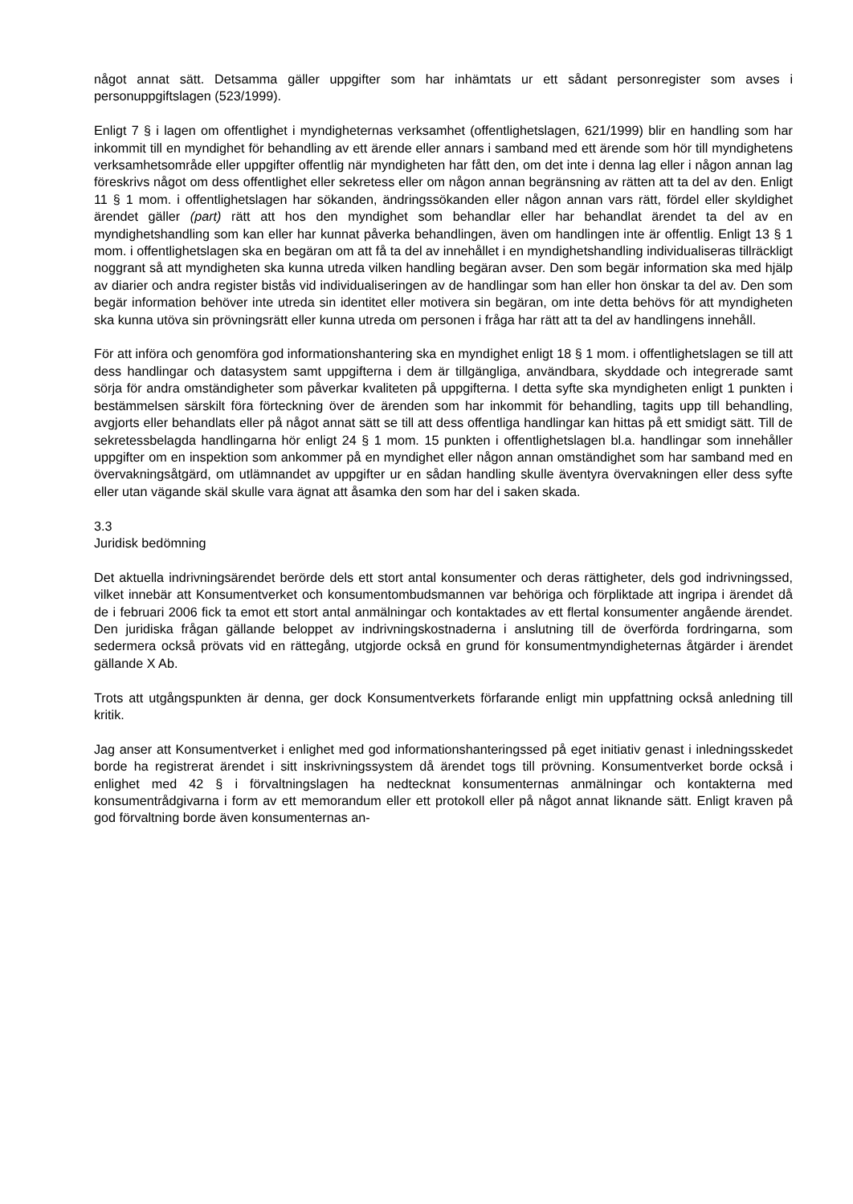något annat sätt. Detsamma gäller uppgifter som har inhämtats ur ett sådant personregister som avses i personuppgiftslagen (523/1999).
Enligt 7 § i lagen om offentlighet i myndigheternas verksamhet (offentlighetslagen, 621/1999) blir en handling som har inkommit till en myndighet för behandling av ett ärende eller annars i samband med ett ärende som hör till myndighetens verksamhetsområde eller uppgifter offentlig när myndigheten har fått den, om det inte i denna lag eller i någon annan lag föreskrivs något om dess offentlighet eller sekretess eller om någon annan begränsning av rätten att ta del av den. Enligt 11 § 1 mom. i offentlighetslagen har sökanden, ändringssökanden eller någon annan vars rätt, fördel eller skyldighet ärendet gäller (part) rätt att hos den myndighet som behandlar eller har behandlat ärendet ta del av en myndighetshandling som kan eller har kunnat påverka behandlingen, även om handlingen inte är offentlig. Enligt 13 § 1 mom. i offentlighetslagen ska en begäran om att få ta del av innehållet i en myndighetshandling individualiseras tillräckligt noggrant så att myndigheten ska kunna utreda vilken handling begäran avser. Den som begär information ska med hjälp av diarier och andra register bistås vid individualiseringen av de handlingar som han eller hon önskar ta del av. Den som begär information behöver inte utreda sin identitet eller motivera sin begäran, om inte detta behövs för att myndigheten ska kunna utöva sin prövningsrätt eller kunna utreda om personen i fråga har rätt att ta del av handlingens innehåll.
För att införa och genomföra god informationshantering ska en myndighet enligt 18 § 1 mom. i offentlighetslagen se till att dess handlingar och datasystem samt uppgifterna i dem är tillgängliga, användbara, skyddade och integrerade samt sörja för andra omständigheter som påverkar kvaliteten på uppgifterna. I detta syfte ska myndigheten enligt 1 punkten i bestämmelsen särskilt föra förteckning över de ärenden som har inkommit för behandling, tagits upp till behandling, avgjorts eller behandlats eller på något annat sätt se till att dess offentliga handlingar kan hittas på ett smidigt sätt. Till de sekretessbelagda handlingarna hör enligt 24 § 1 mom. 15 punkten i offentlighetslagen bl.a. handlingar som innehåller uppgifter om en inspektion som ankommer på en myndighet eller någon annan omständighet som har samband med en övervakningsåtgärd, om utlämnandet av uppgifter ur en sådan handling skulle äventyra övervakningen eller dess syfte eller utan vägande skäl skulle vara ägnat att åsamka den som har del i saken skada.
3.3
Juridisk bedömning
Det aktuella indrivningsärendet berörde dels ett stort antal konsumenter och deras rättigheter, dels god indrivningssed, vilket innebär att Konsumentverket och konsumentombudsmannen var behöriga och förpliktade att ingripa i ärendet då de i februari 2006 fick ta emot ett stort antal anmälningar och kontaktades av ett flertal konsumenter angående ärendet. Den juridiska frågan gällande beloppet av indrivningskostnaderna i anslutning till de överförda fordringarna, som sedermera också prövats vid en rättegång, utgjorde också en grund för konsumentmyndigheternas åtgärder i ärendet gällande X Ab.
Trots att utgångspunkten är denna, ger dock Konsumentverkets förfarande enligt min uppfattning också anledning till kritik.
Jag anser att Konsumentverket i enlighet med god informationshanteringssed på eget initiativ genast i inledningsskedet borde ha registrerat ärendet i sitt inskrivningssystem då ärendet togs till prövning. Konsumentverket borde också i enlighet med 42 § i förvaltningslagen ha nedtecknat konsumenternas anmälningar och kontakterna med konsumentrådgivarna i form av ett memorandum eller ett protokoll eller på något annat liknande sätt. Enligt kraven på god förvaltning borde även konsumenternas an-